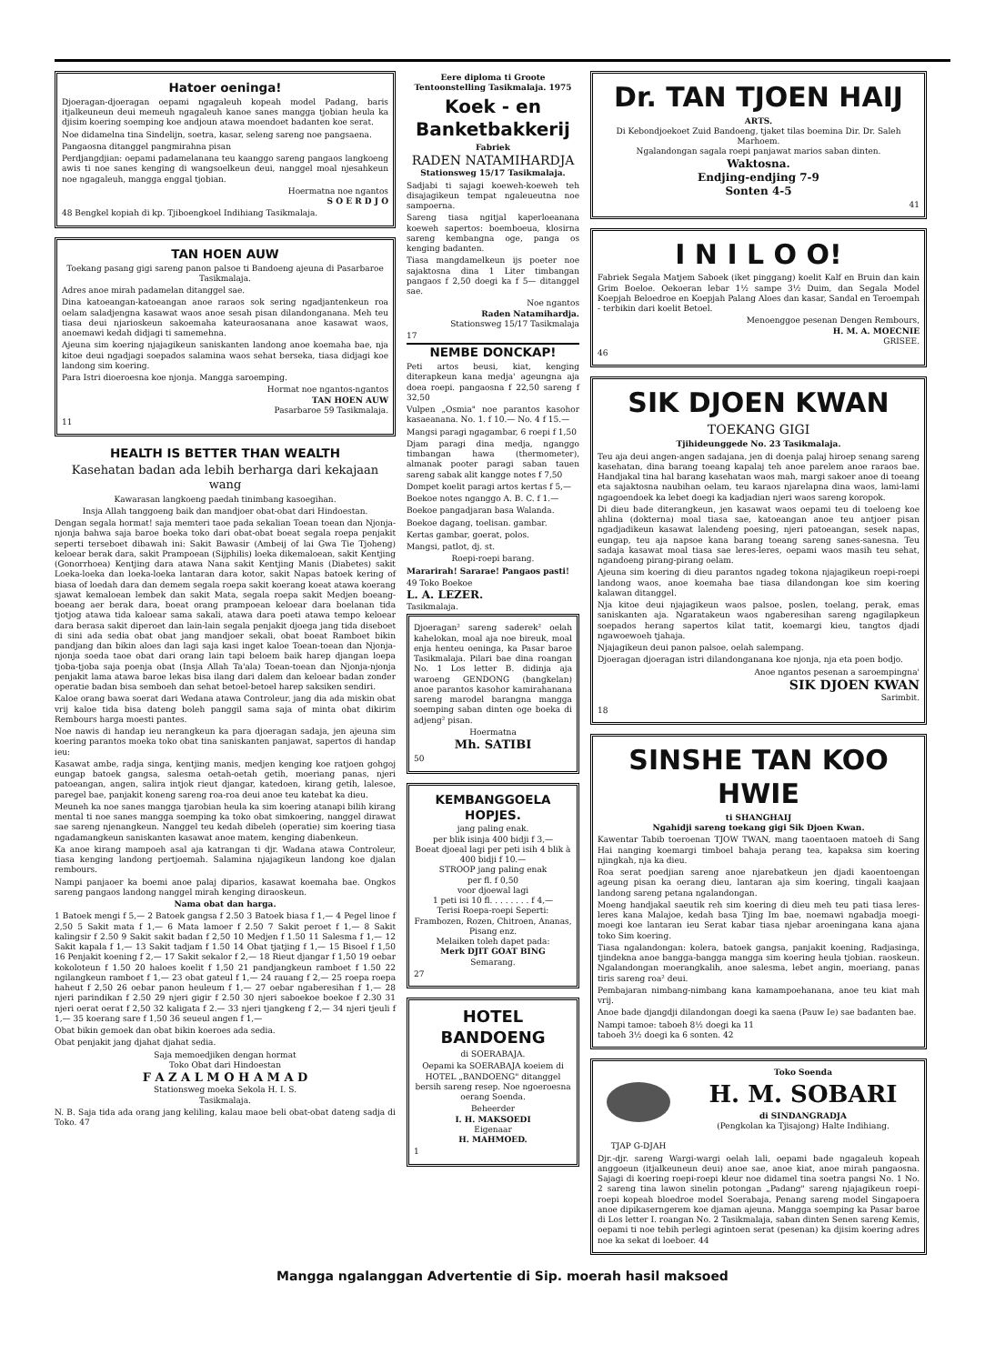Hatoer oeninga!
Djoeragan-djoeragan oepami ngagaleuh kopeah model Padang, baris itjalkeuneun deui memeuh ngagaleuh kanoe sanes mangga tjobian heula ka djisim koering soemping koe andjoun atawa moendoet badanten koe serat.
Noe didamelna tina Sindelijn, soetra, kasar, seleng sareng noe pangsaena.
Pangaosna ditanggel pangmirahna pisan
Perdjangdjian: oepami padamelanana teu kaanggo sareng pangaos langkoeng awis ti noe sanes kenging di wangsoelkeun deui, nanggel moal njesahkeun noe ngagaleuh, mangga enggal tjobian.
Hoermatna noe ngantos
S O E R D J O
48 Bengkel kopiah di kp. Tjiboengkoel Indihiang Tasikmalaja.
TAN HOEN AUW
Toekang pasang gigi sareng panon palsoe ti Bandoeng ajeuna di Pasarbaroe Tasikmalaja.
Adres anoe mirah padamelan ditanggel sae.
Dina katoeangan-katoeangan anoe raraos sok sering ngadjantenkeun roa oelam saladjengna kasawat waos anoe sesah pisan dilandonganana. Meh teu tiasa deui njarioskeun sakoemaha kateuraosanana anoe kasawat waos, anoemawi kedah didjagi ti samemehna.
Ajeuna sim koering njajagikeun saniskanten landong anoe koemaha bae, nja kitoe deui ngadjagi soepados salamina waos sehat berseka, tiasa didjagi koe landong sim koering.
Para Istri dioeroesna koe njonja. Mangga saroemping.
Hormat noe ngantos-ngantos
TAN HOEN AUW
Pasarbaroe 59 Tasikmalaja.
11
HEALTH IS BETTER THAN WEALTH
Kasehatan badan ada lebih berharga dari kekajaan wang
Kawarasan langkoeng paedah tinimbang kasoegihan.
Insja Allah tanggoeng baik dan mandjoer obat-obat dari Hindoestan.
Dengan segala hormat! saja memteri taoe pada sekalian Toean toean dan Njonja-njonja bahwa saja baroe boeka toko dari obat-obat boeat segala roepa penjakit seperti terseboet dibawah ini: Sakit Bawasir (Ambeij of lai Gwa Tie Tjoheng) keloear berak dara, sakit Prampoean (Sijphilis) loeka dikemaloean, sakit Kentjing (Gonorrhoea) Kentjing dara atawa Nana sakit Kentjing Manis (Diabetes) sakit Loeka-loeka dan loeka-loeka lantaran dara kotor, sakit Napas batoek kering of biasa of loedah dara dan demem segala roepa sakit koerang koeat atawa koerang sjawat kemaloean lembek dan sakit Mata, segala roepa sakit Medjen boeang-boeang aer berak dara, boeat orang prampoean keloear dara boelanan tida tjotjog atawa tida kaloear sama sakali, atawa dara poeti atawa tempo keloear dara berasa sakit diperoet dan lain-lain segala penjakit djoega jang tida diseboet di sini ada sedia obat obat jang mandjoer sekali, obat boeat Ramboet bikin pandjang dan bikin aloes dan lagi saja kasi inget kaloe Toean-toean dan Njonja-njonja soeda taoe obat dari orang lain tapi beloem baik harep djangan loepa tjoba-tjoba saja poenja obat (Insja Allah Ta'ala) Toean-toean dan Njonja-njonja penjakit lama atawa baroe lekas bisa ilang dari dalem dan keloear badan zonder operatie badan bisa semboeh dan sehat betoel-betoel harep saksiken sendiri.
Kaloe orang bawa soerat dari Wedana atawa Controleur, jang dia ada miskin obat vrij kaloe tida bisa dateng boleh panggil sama saja of minta obat dikirim Rembours harga moesti pantes.
Noe nawis di handap ieu nerangkeun ka para djoeragan sadaja, jen ajeuna sim koering parantos moeka toko obat tina saniskanten panjawat, sapertos di handap ieu:
Kasawat ambe, radja singa, kentjing manis, medjen kenging koe ratjoen gohgoj eungap batoek gangsa, salesma oetah-oetah getih, moeriang panas, njeri patoeangan, angen, salira intjok rieut djangar, katedoen, kirang getih, lalesoe, paregel bae, panjakit koneng sareng roa-roa deui anoe teu katebat ka dieu.
Meuneh ka noe sanes mangga tjarobian heula ka sim koering atanapi bilih kirang mental ti noe sanes mangga soemping ka toko obat simkoering, nanggel dirawat sae sareng njenangkeun. Nanggel teu kedah dibeleh (operatie) sim koering tiasa ngadamangkeun saniskanten kasawat anoe matem, kenging diabenkeun.
Ka anoe kirang mampoeh asal aja katrangan ti djr. Wadana atawa Controleur, tiasa kenging landong pertjoemah. Salamina njajagikeun landong koe djalan rembours.
Nampi panjaoer ka boemi anoe palaj diparios, kasawat koemaha bae. Ongkos sareng pangaos landong nanggel mirah kenging diraoskeun.
Nama obat dan harga.
1 Batoek mengi f 5,— 2 Batoek gangsa f 2.50 3 Batoek biasa f 1,— 4 Pegel linoe f 2,50 5 Sakit mata f 1,— 6 Mata lamoer f 2.50 7 Sakit peroet f 1,— 8 Sakit kalingsir f 2.50 9 Sakit sakit badan f 2,50 10 Medjen f 1.50 11 Salesma f 1,— 12 Sakit kapala f 1,— 13 Sakit tadjam f 1.50 14 Obat tjatjing f 1,— 15 Bisoel f 1,50 16 Penjakit koening f 2,— 17 Sakit sekalor f 2,— 18 Rieut djangar f 1,50 19 oebar kokoloteun f 1.50 20 haloes koelit f 1,50 21 pandjangkeun ramboet f 1.50 22 ngilangkeun ramboet f 1,— 23 obat gateul f 1,— 24 rauang f 2,— 25 roepa roepa haheut f 2,50 26 oebar panon heuleum f 1,— 27 oebar ngaberesihan f 1,— 28 njeri parindikan f 2.50 29 njeri gigir f 2.50 30 njeri saboekoe boekoe f 2.30 31 njeri oerat oerat f 2,50 32 kaligata f 2.— 33 njeri tjangkeng f 2,— 34 njeri tjeuli f 1,— 35 koerang sare f 1,50 36 seueul angen f 1,—
Obat bikin gemoek dan obat bikin koeroes ada sedia.
Obat penjakit jang djahat djahat sedia.
Saja memoedjiken dengan hormat
Toko Obat dari Hindoestan
F A Z A L M O H A M A D
Stationsweg moeka Sekola H. I. S.
Tasikmalaja.
N. B. Saja tida ada orang jang keliling, kalau maoe beli obat-obat dateng sadja di Toko. 47
Eere diploma ti Groote Tentoonstelling Tasikmalaja. 1975
Koek - en Banketbakkerij
Fabriek
RADEN NATAMIHARDJA
Stationsweg 15/17 Tasikmalaja.
Sadjabi ti sajagi koeweh-koeweh teh disajagikeun tempat ngaleueutna noe sampoerna.
Sareng tiasa ngitjal kaperloeanana koeweh sapertos: boemboeua, klosirna sareng kembangna oge, panga os kenging badanten.
Tiasa mangdamelkeun ijs poeter noe sajaktosna dina 1 Liter timbangan pangaos f 2,50 doegi ka f 5— ditanggel sae.
Noe ngantos
Raden Natamihardja.
Stationsweg 15/17 Tasikmalaja
17
NEMBE DONCKAP!
Peti artos beusi, kiat, kenging diterapkeun kana medja' ageungna aja doea roepi. pangaosna f 22,50 sareng f 32,50
Vulpen „Osmia" noe parantos kasohor kasaeanana. No. 1. f 10.— No. 4 f 15.—
Mangsi paragi ngagambar, 6 roepi f 1,50
Djam paragi dina medja, nganggo timbangan hawa (thermometer), almanak pooter paragi saban tauen sareng sabak alit kangge notes f 7,50
Dompet koelit paragi artos kertas f 5,—
Boekoe notes nganggo A. B. C. f 1.—
Boekoe pangadjaran basa Walanda.
Boekoe dagang, toelisan. gambar.
Kertas gambar, goerat, polos.
Mangsi, patlot, dj. st.
Roepi-roepi barang.
Mararirah! Sararae! Pangaos pasti!
49 Toko Boekoe
L. A. LEZER.
Tasikmalaja.
Djoeragan² sareng saderek² oelah kahelokan, moal aja noe bireuk, moal enja henteu oeninga, ka Pasar baroe Tasikmalaja. Pilari bae dina roangan No. 1 Los letter B. didinja aja waroeng GENDONG (bangkelan) anoe parantos kasohor kamirahanana sareng marodel barangna mangga soemping saban dinten oge boeka di adjeng² pisan.
Hoermatna
Mh. SATIBI
50
KEMBANGGOELA HOPJES.
jang paling enak.
per blik isinja 400 bidji f 3,—
Boeat djoeal lagi per peti isih 4 blik à 400 bidji f 10.—
STROOP jang paling enak
per fl. f 0,50
voor djoewal lagi
1 peti isi 10 fl. . . . . . . . f 4,—
Terisi Roepa-roepi Seperti:
Frambozen, Rozen, Chitroen, Ananas, Pisang enz.
Melaiken toleh dapet pada:
Merk DJIT GOAT BING
Semarang.
27
HOTEL BANDOENG
di SOERABAJA.
Oepami ka SOERABAJA koeiem di HOTEL „BANDOENG" ditanggel bersih sareng resep. Noe ngoeroesna oerang Soenda.
Beheerder
I. H. MAKSOEDI
Eigenaar
H. MAHMOED.
1
Dr. TAN TJOEN HAIJ
ARTS.
Di Kebondjoekoet Zuid Bandoeng, tjaket tilas boemina Dir. Dr. Saleh Marhoem.
Ngalandongan sagala roepi panjawat marios saban dinten.
Waktosna.
Endjing-endjing 7-9
Sonten 4-5
41
I N I L O O!
Fabriek Segala Matjem Saboek (iket pinggang) koelit Kalf en Bruin dan kain Grim Boeloe. Oekoeran lebar 1½ sampe 3½ Duim, dan Segala Model Koepjah Beloedroe en Koepjah Palang Aloes dan kasar, Sandal en Teroempah - terbikin dari koelit Betoel.
Menoenggoe pesenan Dengen Rembours,
H. M. A. MOECNIE
GRISEE.
46
SIK DJOEN KWAN
TOEKANG GIGI
Tjihideunggede No. 23 Tasikmalaja.
Teu aja deui angen-angen sadajana, jen di doenja palaj hiroep senang sareng kasehatan, dina barang toeang kapalaj teh anoe parelem anoe raraos bae. Handjakal tina hal barang kasehatan waos mah, margi sakoer anoe di toeang eta sajaktosna naubihan oelam, teu karaos njarelapna dina waos, lami-lami ngagoendoek ka lebet doegi ka kadjadian njeri waos sareng koropok.
Di dieu bade diterangkeun, jen kasawat waos oepami teu di toeloeng koe ahlina (dokterna) moal tiasa sae, katoeangan anoe teu antjoer pisan ngadjadikeun kasawat lalendeng poesing, njeri patoeangan, sesek napas, eungap, teu aja napsoe kana barang toeang sareng sanes-sanesna. Teu sadaja kasawat moal tiasa sae leres-leres, oepami waos masih teu sehat, ngandoeng pirang-pirang oelam.
Ajeuna sim koering di dieu parantos ngadeg tokona njajagikeun roepi-roepi landong waos, anoe koemaha bae tiasa dilandongan koe sim koering kalawan ditanggel.
Nja kitoe deui njajagikeun waos palsoe, poslen, toelang, perak, emas saniskanten aja. Ngaratakeun waos ngaberesihan sareng ngagilapkeun soepados herang sapertos kilat tatit, koemargi kieu, tangtos djadi ngawoewoeh tjahaja.
Njajagikeun deui panon palsoe, oelah salempang.
Djoeragan djoeragan istri dilandonganana koe njonja, nja eta poen bodjo.
Anoe ngantos pesenan a saroempingna'
SIK DJOEN KWAN
Sarimbit.
18
SINSHE TAN KOO HWIE
ti SHANGHAIJ
Ngahidji sareng toekang gigi Sik Djoen Kwan.
Kawentar Tabib toeroenan TJOW TWAN, mang taoentaoen matoeh di Sang Hai nanging koemargi timboel bahaja perang tea, kapaksa sim koering njingkah, nja ka dieu.
Roa serat poedjian sareng anoe njarebatkeun jen djadi kaoentoengan ageung pisan ka oerang dieu, lantaran aja sim koering, tingali kaajaan landong sareng petana ngalandongan.
Moeng handjakal saeutik reh sim koering di dieu meh teu pati tiasa leres-leres kana Malajoe, kedah basa Tjing Im bae, noemawi ngabadja moegi-moegi koe lantaran ieu Serat kabar tiasa njebar aroeningana kana ajana toko Sim koering.
Tiasa ngalandongan: kolera, batoek gangsa, panjakit koening, Radjasinga, tjindekna anoe bangga-bangga mangga sim koering heula tjobian. raoskeun. Ngalandongan moerangkalih, anoe salesma, lebet angin, moeriang, panas tiris sareng roa² deui.
Pembajaran nimbang-nimbang kana kamampoehanana, anoe teu kiat mah vrij.
Anoe bade djangdji dilandongan doegi ka saena (Pauw Ie) sae badanten bae.
Nampi tamoe: taboeh 8½ doegi ka 11
taboeh 3½ doegi ka 6 sonten. 42
TJAP G-DJAH Toko Soenda
H. M. SOBARI
di SINDANGRADJA
(Pengkolan ka Tjisajong) Halte Indihiang.
Djr.-djr. sareng Wargi-wargi oelah lali, oepami bade ngagaleuh kopeah anggoeun (itjalkeuneun deui) anoe sae, anoe kiat, anoe mirah pangaosna. Sajagi di koering roepi-roepi kleur noe didamel tina soetra pangsi No. 1 No. 2 sareng tina lawon sinelin potongan „Padang" sareng njajagikeun roepi-roepi kopeah bloedroe model Soerabaja, Penang sareng model Singapoera anoe dipikaserngerem koe djaman ajeuna. Mangga soemping ka Pasar baroe di Los letter I. roangan No. 2 Tasikmalaja, saban dinten Senen sareng Kemis, oepami ti noe tebih perlegi agintoen serat (pesenan) ka djisim koering adres noe ka sekat di loeboer. 44
Mangga ngalanggan Advertentie di Sip. moerah hasil maksoed